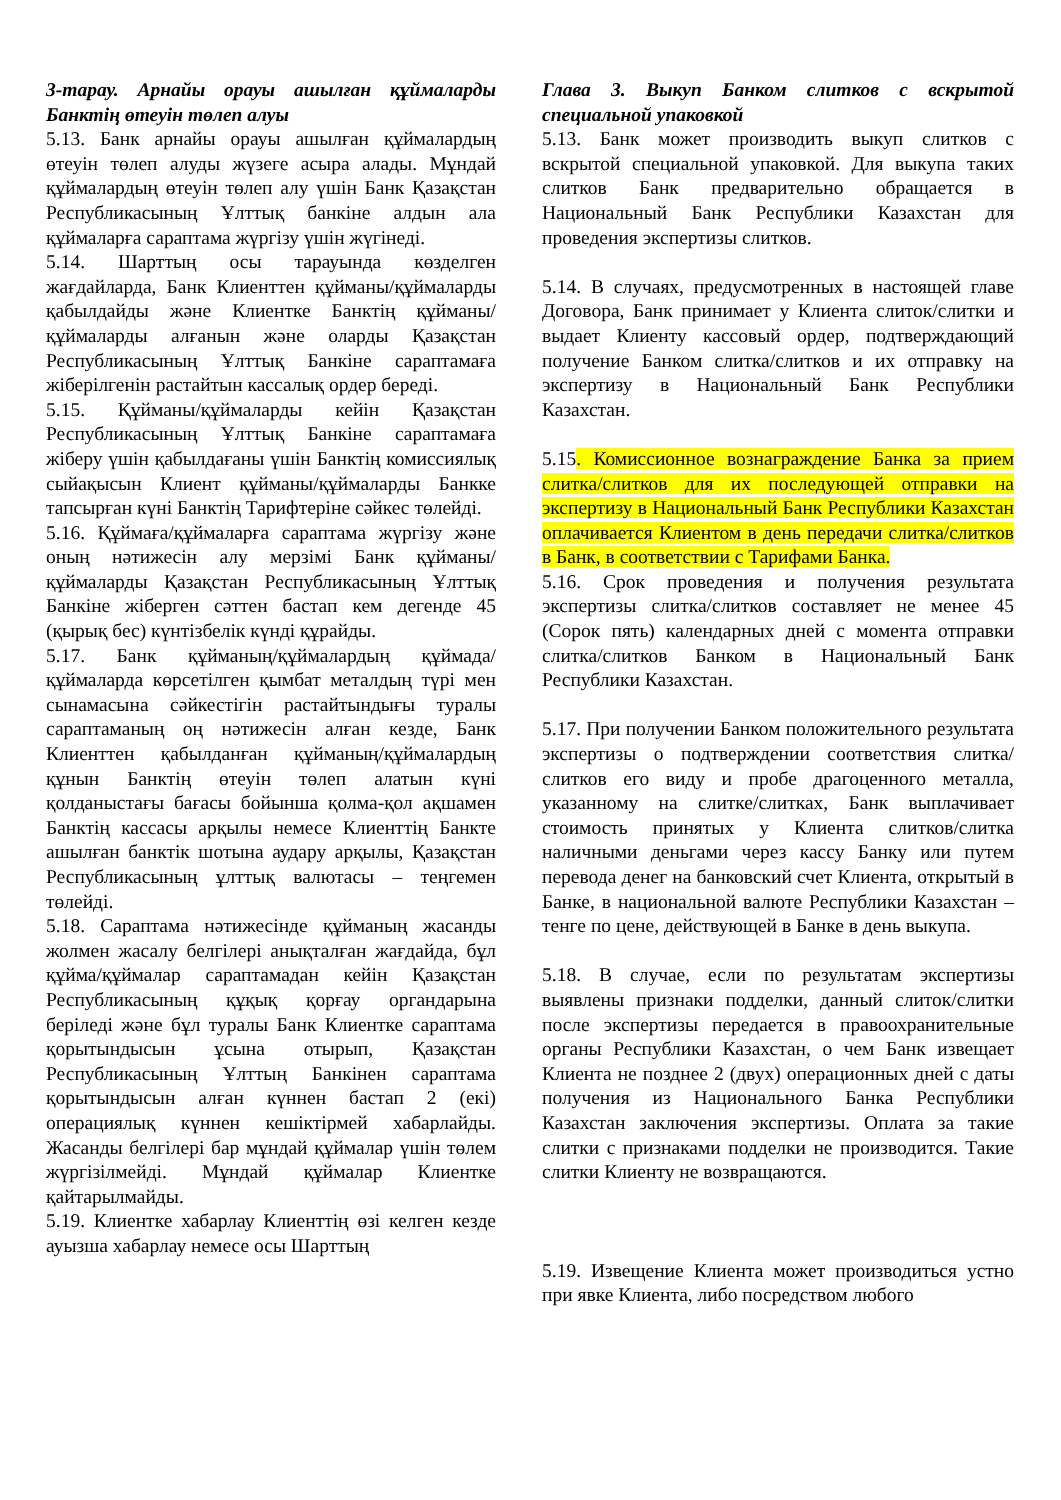| 3-тарау. Арнайы орауы ашылған құймаларды Банктің өтеуін төлеп алуы 5.13. Банк арнайы орауы ашылған құймалардың өтеуін төлеп алуды жүзеге асыра алады. Мұндай құймалардың өтеуін төлеп алу үшін Банк Қазақстан Республикасының Ұлттық банкіне алдын ала құймаларға сараптама жүргізу үшін жүгінеді. 5.14. Шарттың осы тарауында көзделген жағдайларда, Банк Клиенттен құйманы/құймаларды қабылдайды және Клиентке Банктің құйманы/құймаларды алғанын және оларды Қазақстан Республикасының Ұлттық Банкіне сараптамаға жіберілгенін растайтын кассалық ордер береді. 5.15. Құйманы/құймаларды кейін Қазақстан Республикасының Ұлттық Банкіне сараптамаға жіберу үшін қабылдағаны үшін Банктің комиссиялық сыйақысын Клиент құйманы/құймаларды Банкке тапсырған күні Банктің Тарифтеріне сәйкес төлейді. 5.16. Құймаға/құймаларға сараптама жүргізу және оның нәтижесін алу мерзімі Банк құйманы/құймаларды Қазақстан Республикасының Ұлттық Банкіне жіберген сәттен бастап кем дегенде 45 (қырық бес) күнтізбелік күнді құрайды. 5.17. Банк құйманың/құймалардың құймада/құймаларда көрсетілген қымбат металдың түрі мен сынамасына сәйкестігін растайтындығы туралы сараптаманың оң нәтижесін алған кезде, Банк Клиенттен қабылданған құйманың/құймалардың құнын Банктің өтеуін төлеп алатын күні қолданыстағы бағасы бойынша қолма-қол ақшамен Банктің кассасы арқылы немесе Клиенттің Банкте ашылған банктік шотына аудару арқылы, Қазақстан Республикасының ұлттық валютасы – теңгемен төлейді. 5.18. Сараптама нәтижесінде құйманың жасанды жолмен жасалу белгілері анықталған жағдайда, бұл құйма/құймалар сараптамадан кейін Қазақстан Республикасының құқық қорғау органдарына беріледі және бұл туралы Банк Клиентке сараптама қорытындысын ұсына отырып, Қазақстан Республикасының Ұлттың Банкінен сараптама қорытындысын алған күннен бастап 2 (екі) операциялық күннен кешіктірмей хабарлайды. Жасанды белгілері бар мұндай құймалар үшін төлем жүргізілмейді. Мұндай құймалар Клиентке қайтарылмайды. 5.19. Клиентке хабарлау Клиенттің өзі келген кезде ауызша хабарлау немесе осы Шарттың | Глава 3. Выкуп Банком слитков с вскрытой специальной упаковкой 5.13. Банк может производить выкуп слитков с вскрытой специальной упаковкой. Для выкупа таких слитков Банк предварительно обращается в Национальный Банк Республики Казахстан для проведения экспертизы слитков. 5.14. В случаях, предусмотренных в настоящей главе Договора, Банк принимает у Клиента слиток/слитки и выдает Клиенту кассовый ордер, подтверждающий получение Банком слитка/слитков и их отправку на экспертизу в Национальный Банк Республики Казахстан. 5.15 . Комиссионное вознаграждение Банка за прием слитка/слитков для их последующей отправки на экспертизу в Национальный Банк Республики Казахстан оплачивается Клиентом в день передачи слитка/слитков в Банк, в соответствии с Тарифами Банка. 5.16. Срок проведения и получения результата экспертизы слитка/слитков составляет не менее 45 (Сорок пять) календарных дней с момента отправки слитка/слитков Банком в Национальный Банк Республики Казахстан. 5.17. При получении Банком положительного результата экспертизы о подтверждении соответствия слитка/слитков его виду и пробе драгоценного металла, указанному на слитке/слитках, Банк выплачивает стоимость принятых у Клиента слитков/слитка наличными деньгами через кассу Банку или путем перевода денег на банковский счет Клиента, открытый в Банке, в национальной валюте Республики Казахстан – тенге по цене, действующей в Банке в день выкупа. 5.18. В случае, если по результатам экспертизы выявлены признаки подделки, данный слиток/слитки после экспертизы передается в правоохранительные органы Республики Казахстан, о чем Банк извещает Клиента не позднее 2 (двух) операционных дней с даты получения из Национального Банка Республики Казахстан заключения экспертизы. Оплата за такие слитки с признаками подделки не производится. Такие слитки Клиенту не возвращаются. 5.19. Извещение Клиента может производиться устно при явке Клиента, либо посредством любого |